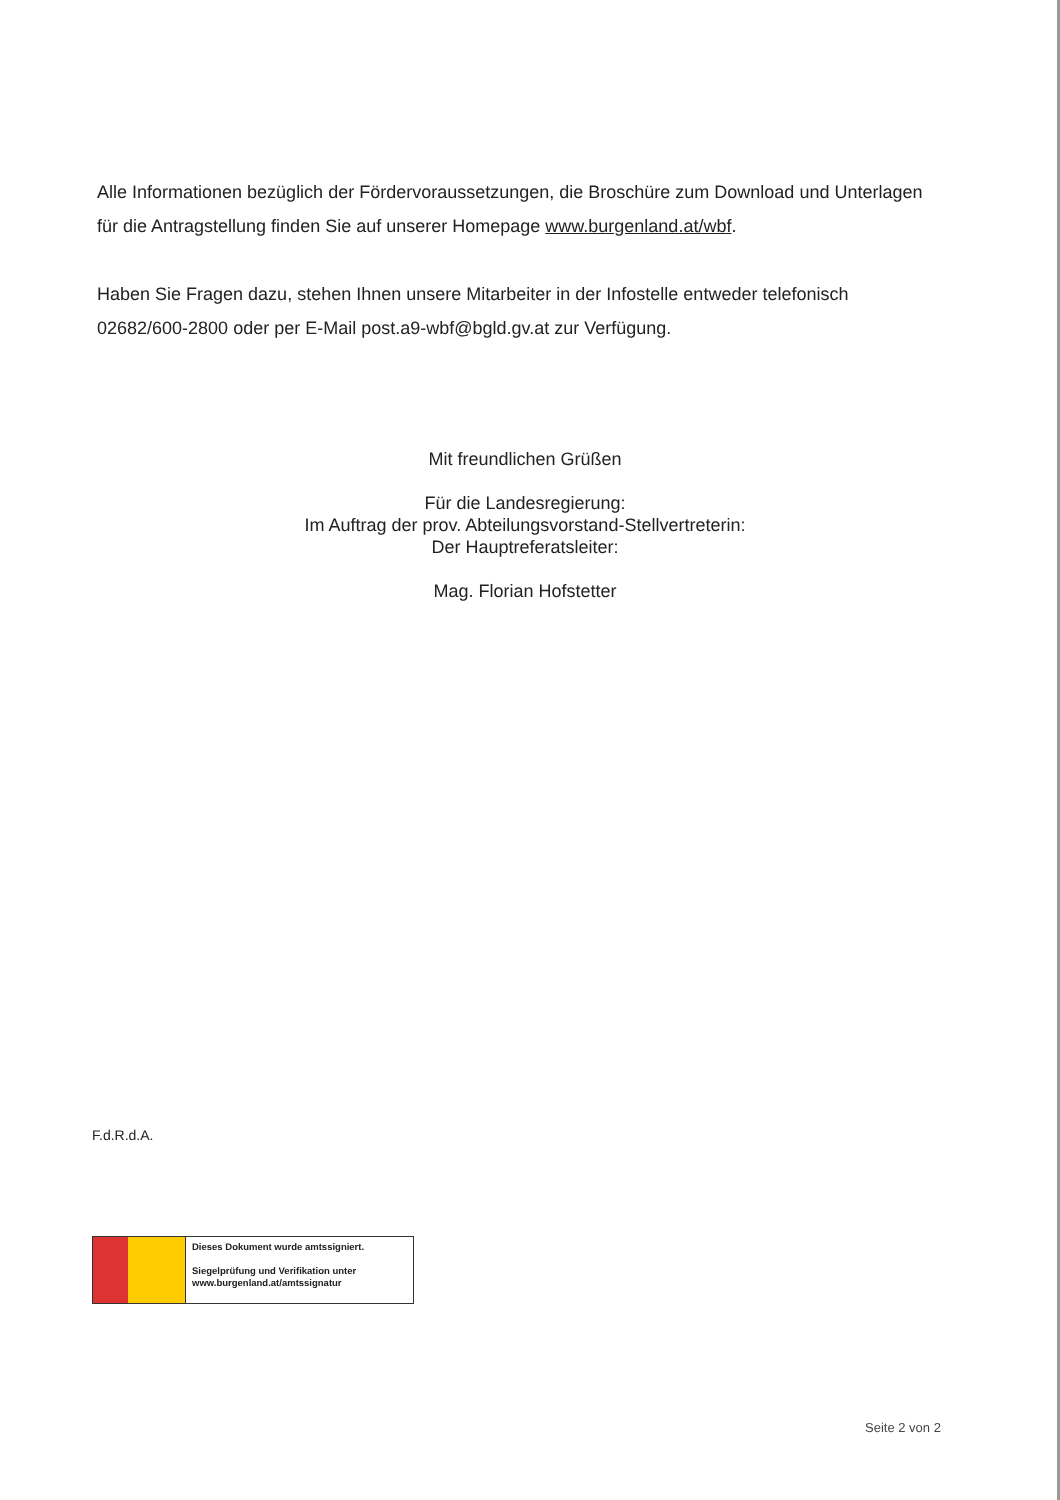Alle Informationen bezüglich der Fördervoraussetzungen, die Broschüre zum Download und Unterlagen für die Antragstellung finden Sie auf unserer Homepage www.burgenland.at/wbf.
Haben Sie Fragen dazu, stehen Ihnen unsere Mitarbeiter in der Infostelle entweder telefonisch 02682/600-2800 oder per E-Mail post.a9-wbf@bgld.gv.at zur Verfügung.
Mit freundlichen Grüßen
Für die Landesregierung:
Im Auftrag der prov. Abteilungsvorstand-Stellvertreterin:
Der Hauptreferatsleiter:
Mag. Florian Hofstetter
F.d.R.d.A.
Dieses Dokument wurde amtssigniert.
Siegelprüfung und Verifikation unter
www.burgenland.at/amtssignatur
Seite 2 von 2